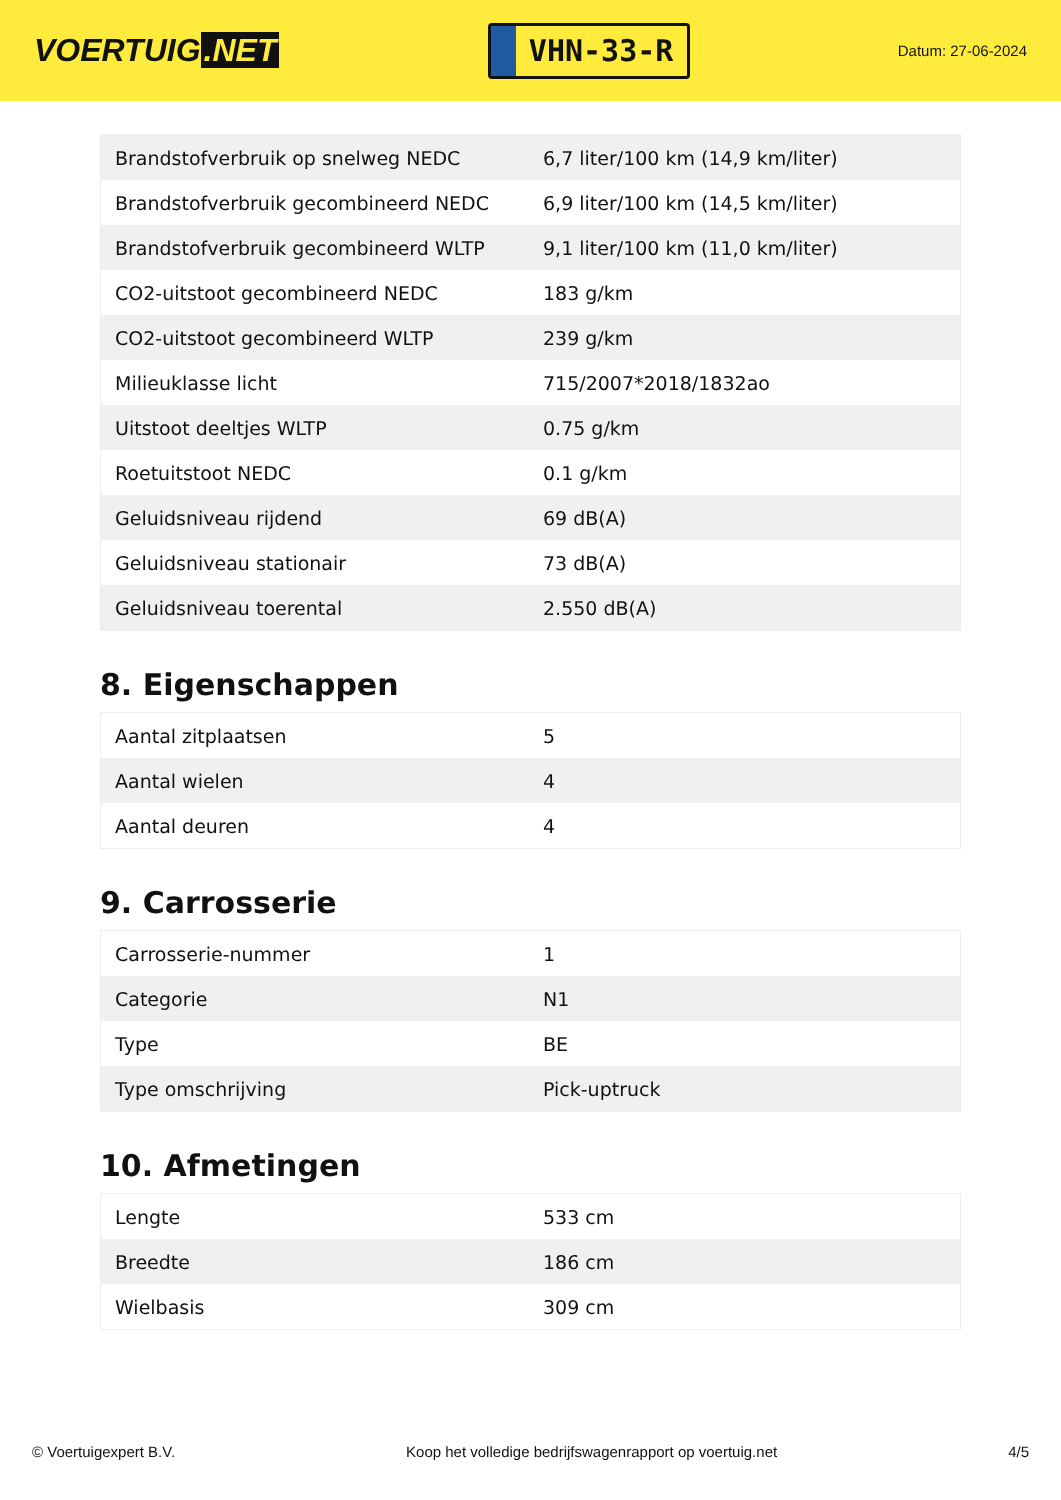VOERTUIG.NET
VHN-33-R
Datum: 27-06-2024
| Brandstofverbruik op snelweg NEDC | 6,7 liter/100 km (14,9 km/liter) |
| Brandstofverbruik gecombineerd NEDC | 6,9 liter/100 km (14,5 km/liter) |
| Brandstofverbruik gecombineerd WLTP | 9,1 liter/100 km (11,0 km/liter) |
| CO2-uitstoot gecombineerd NEDC | 183 g/km |
| CO2-uitstoot gecombineerd WLTP | 239 g/km |
| Milieuklasse licht | 715/2007*2018/1832ao |
| Uitstoot deeltjes WLTP | 0.75 g/km |
| Roetuitstoot NEDC | 0.1 g/km |
| Geluidsniveau rijdend | 69 dB(A) |
| Geluidsniveau stationair | 73 dB(A) |
| Geluidsniveau toerental | 2.550 dB(A) |
8. Eigenschappen
| Aantal zitplaatsen | 5 |
| Aantal wielen | 4 |
| Aantal deuren | 4 |
9. Carrosserie
| Carrosserie-nummer | 1 |
| Categorie | N1 |
| Type | BE |
| Type omschrijving | Pick-uptruck |
10. Afmetingen
| Lengte | 533 cm |
| Breedte | 186 cm |
| Wielbasis | 309 cm |
© Voertuigexpert B.V. Koop het volledige bedrijfswagenrapport op voertuig.net 4/5